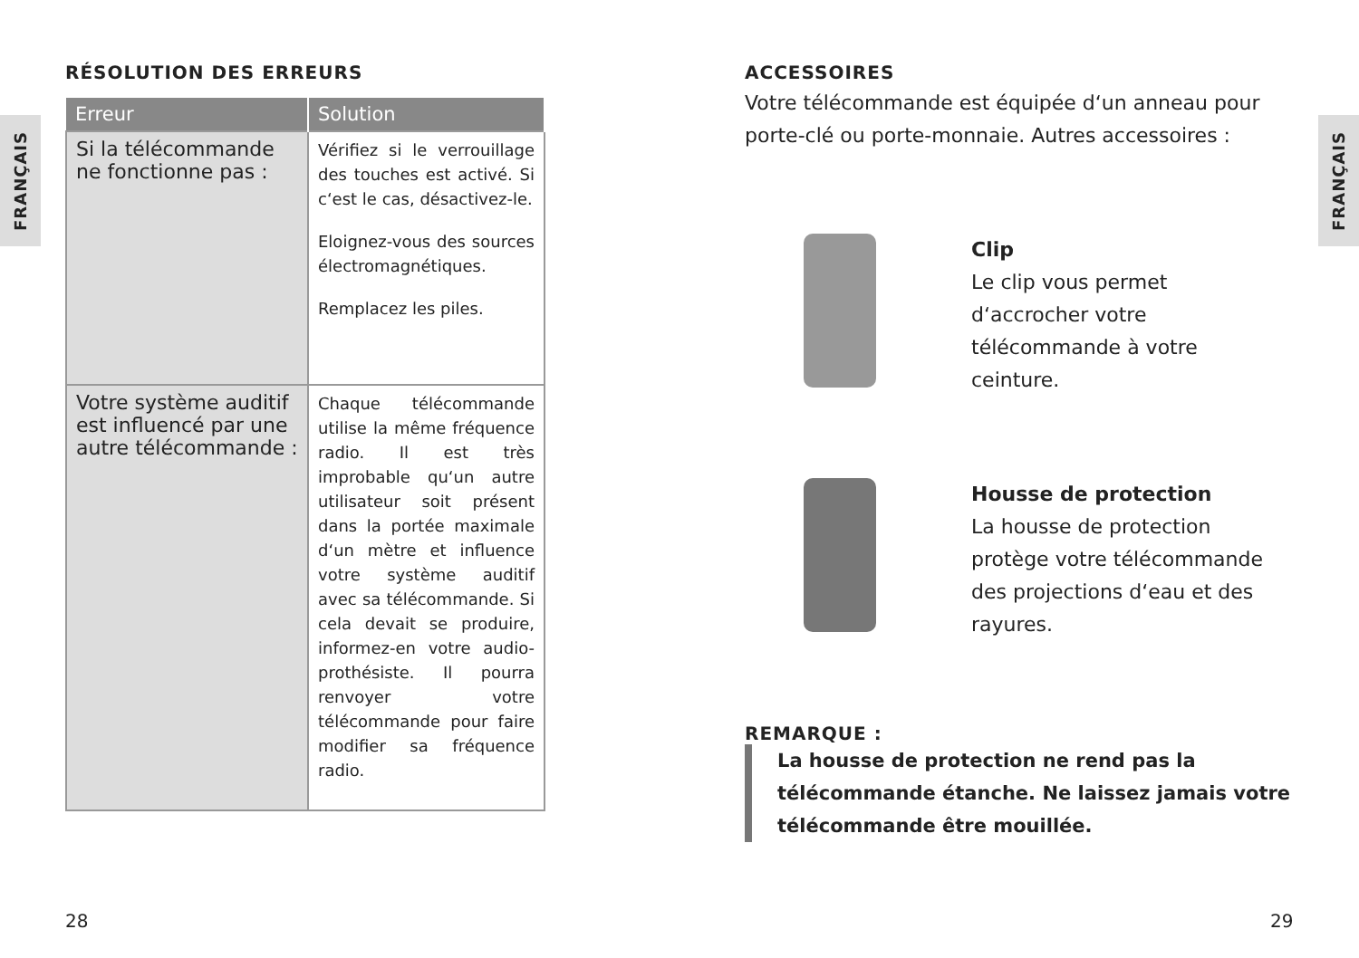FRANÇAIS
RÉSOLUTION DES ERREURS
| Erreur | Solution |
| --- | --- |
| Si la télécommande ne fonctionne pas : | Vérifiez si le verrouillage des touches est activé. Si c‘est le cas, désactivez-le. Eloignez-vous des sources électromagnétiques. Remplacez les piles. |
| Votre système auditif est influencé par une autre télécommande : | Chaque télécommande utilise la même fréquence radio. Il est très improbable qu‘un autre utilisateur soit présent dans la portée maximale d‘un mètre et influence votre système auditif avec sa télécommande. Si cela devait se produire, informez-en votre audio-prothésiste. Il pourra renvoyer votre télécommande pour faire modifier sa fréquence radio. |
28
FRANÇAIS
ACCESSOIRES
Votre télécommande est équipée d‘un anneau pour porte-clé ou porte-monnaie. Autres accessoires :
Clip
Le clip vous permet d‘accrocher votre télécommande à votre ceinture.
Housse de protection
La housse de protection protège votre télécommande des projections d‘eau et des rayures.
REMARQUE :
La housse de protection ne rend pas la télécommande étanche. Ne laissez jamais votre télécommande être mouillée.
29